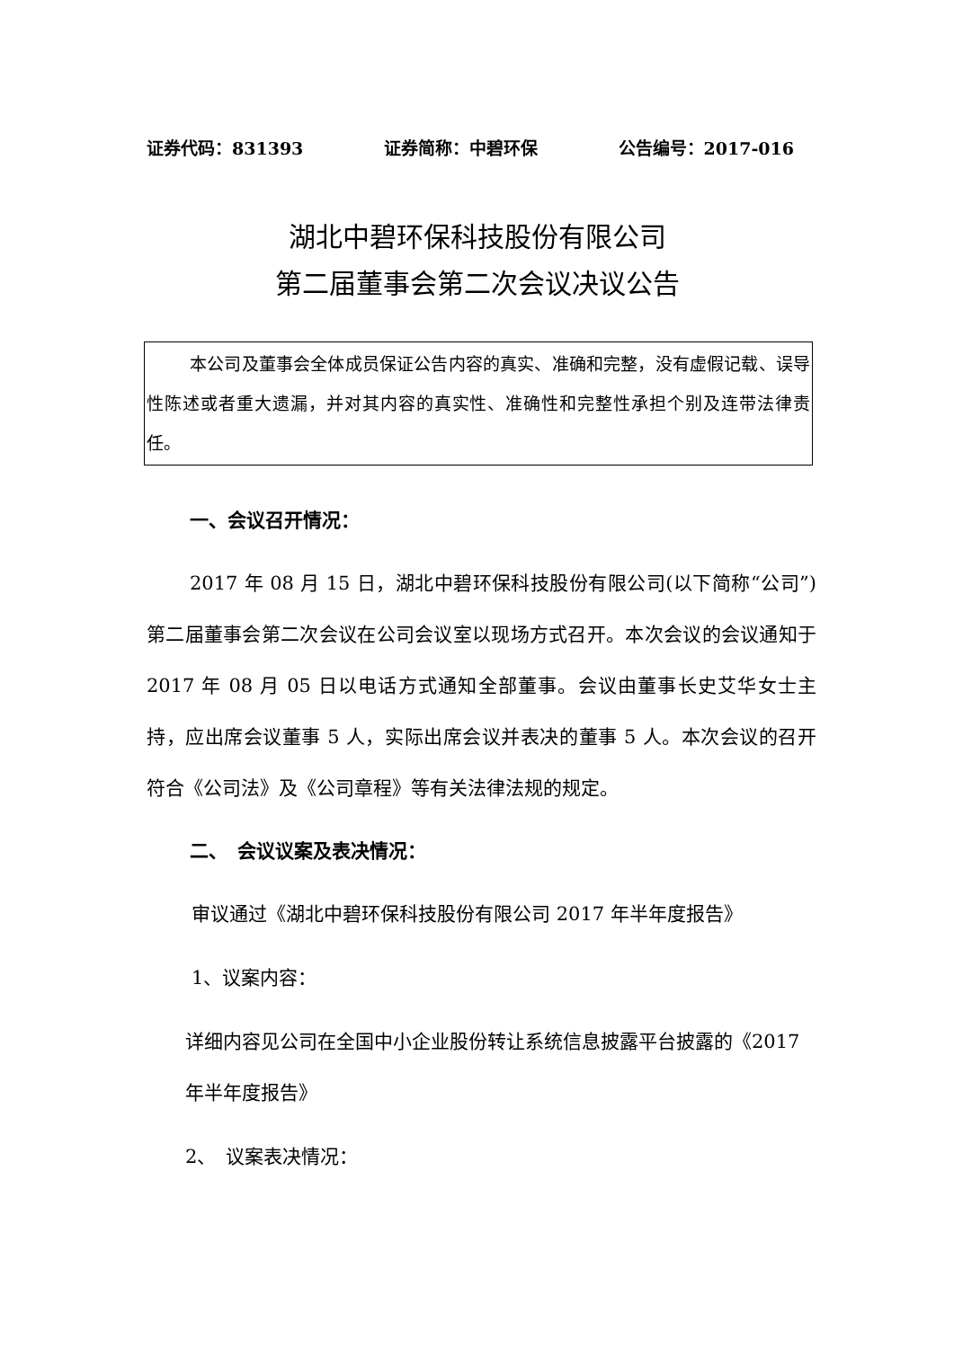证券代码：831393 证券简称：中碧环保 公告编号：2017-016
湖北中碧环保科技股份有限公司
第二届董事会第二次会议决议公告
本公司及董事会全体成员保证公告内容的真实、准确和完整，没有虚假记载、误导性陈述或者重大遗漏，并对其内容的真实性、准确性和完整性承担个别及连带法律责任。
一、会议召开情况：
2017 年 08 月 15 日，湖北中碧环保科技股份有限公司(以下简称“公司”)第二届董事会第二次会议在公司会议室以现场方式召开。本次会议的会议通知于 2017 年 08 月 05 日以电话方式通知全部董事。会议由董事长史艾华女士主持，应出席会议董事 5 人，实际出席会议并表决的董事 5 人。本次会议的召开符合《公司法》及《公司章程》等有关法律法规的规定。
二、　会议议案及表决情况：
审议通过《湖北中碧环保科技股份有限公司 2017 年半年度报告》
1、议案内容：
详细内容见公司在全国中小企业股份转让系统信息披露平台披露的《2017 年半年度报告》
2、　议案表决情况：